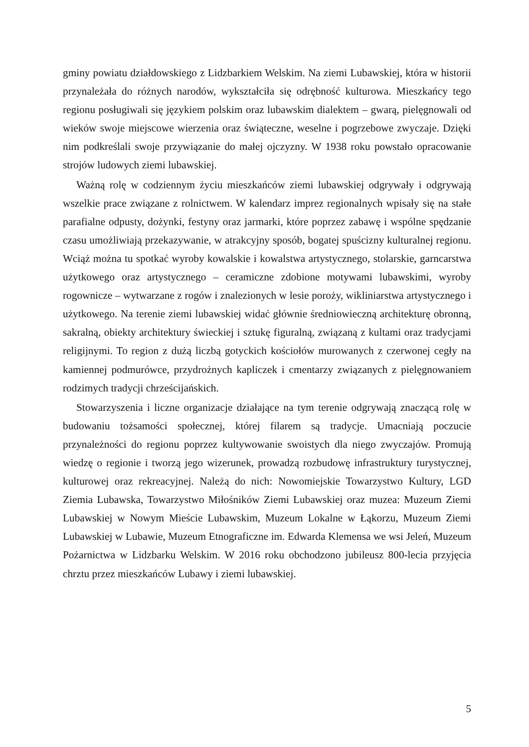gminy powiatu działdowskiego z Lidzbarkiem Welskim. Na ziemi Lubawskiej, która w historii przynależała do różnych narodów, wykształciła się odrębność kulturowa. Mieszkańcy tego regionu posługiwali się językiem polskim oraz lubawskim dialektem – gwarą, pielęgnowali od wieków swoje miejscowe wierzenia oraz świąteczne, weselne i pogrzebowe zwyczaje. Dzięki nim podkreślali swoje przywiązanie do małej ojczyzny. W 1938 roku powstało opracowanie strojów ludowych ziemi lubawskiej.
Ważną rolę w codziennym życiu mieszkańców ziemi lubawskiej odgrywały i odgrywają wszelkie prace związane z rolnictwem. W kalendarz imprez regionalnych wpisały się na stałe parafialne odpusty, dożynki, festyny oraz jarmarki, które poprzez zabawę i wspólne spędzanie czasu umożliwiają przekazywanie, w atrakcyjny sposób, bogatej spuścizny kulturalnej regionu. Wciąż można tu spotkać wyroby kowalskie i kowalstwa artystycznego, stolarskie, garncarstwa użytkowego oraz artystycznego – ceramiczne zdobione motywami lubawskimi, wyroby rogownicze – wytwarzane z rogów i znalezionych w lesie poroży, wikliniarstwa artystycznego i użytkowego. Na terenie ziemi lubawskiej widać głównie średniowieczną architekturę obronną, sakralną, obiekty architektury świeckiej i sztukę figuralną, związaną z kultami oraz tradycjami religijnymi. To region z dużą liczbą gotyckich kościołów murowanych z czerwonej cegły na kamiennej podmurówce, przydrożnych kapliczek i cmentarzy związanych z pielęgnowaniem rodzimych tradycji chrześcijańskich.
Stowarzyszenia i liczne organizacje działające na tym terenie odgrywają znaczącą rolę w budowaniu tożsamości społecznej, której filarem są tradycje. Umacniają poczucie przynależności do regionu poprzez kultywowanie swoistych dla niego zwyczajów. Promują wiedzę o regionie i tworzą jego wizerunek, prowadzą rozbudowę infrastruktury turystycznej, kulturowej oraz rekreacyjnej. Należą do nich: Nowomiejskie Towarzystwo Kultury, LGD Ziemia Lubawska, Towarzystwo Miłośników Ziemi Lubawskiej oraz muzea: Muzeum Ziemi Lubawskiej w Nowym Mieście Lubawskim, Muzeum Lokalne w Łąkorzu, Muzeum Ziemi Lubawskiej w Lubawie, Muzeum Etnograficzne im. Edwarda Klemensa we wsi Jeleń, Muzeum Pożarnictwa w Lidzbarku Welskim. W 2016 roku obchodzono jubileusz 800-lecia przyjęcia chrztu przez mieszkańców Lubawy i ziemi lubawskiej.
5